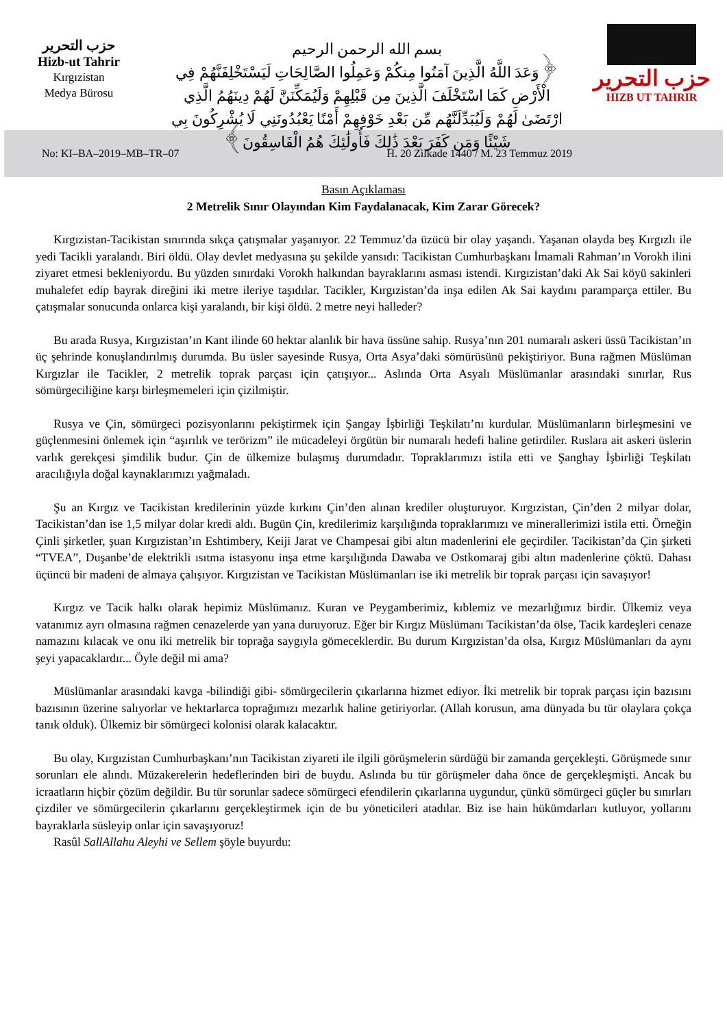حزب التحرير
Hizb-ut Tahrir
Kırgızistan
Medya Bürosu
بسم الله الرحمن الرحيم
﴿وَعَدَ اللَّهُ الَّذِينَ آمَنُوا مِنكُمْ وَعَمِلُوا الصَّالِحَاتِ لَيَسْتَخْلِفَنَّهُمْ فِي الْأَرْضِ كَمَا اسْتَخْلَفَ الَّذِينَ مِن قَبْلِهِمْ وَلَيُمَكِّنَنَّ لَهُمْ دِينَهُمُ الَّذِي ارْتَضَىٰ لَهُمْ وَلَيُبَدِّلَنَّهُم مِّن بَعْدِ خَوْفِهِمْ أَمْنًا يَعْبُدُونَنِي لَا يُشْرِكُونَ بِي شَيْئًا وَمَن كَفَرَ بَعْدَ ذَٰلِكَ فَأُولَٰئِكَ هُمُ الْفَاسِقُونَ﴾
حزب التحرير
HIZB UT TAHRIR
No: KI–BA–2019–MB–TR–07 H. 20 Zilkade 1440 / M. 23 Temmuz 2019
Basın Açıklaması
2 Metrelik Sınır Olayından Kim Faydalanacak, Kim Zarar Görecek?
Kırgızistan-Tacikistan sınırında sıkça çatışmalar yaşanıyor. 22 Temmuz’da üzücü bir olay yaşandı. Yaşanan olayda beş Kırgızlı ile yedi Tacikli yaralandı. Biri öldü. Olay devlet medyasına şu şekilde yansıdı: Tacikistan Cumhurbaşkanı İmamali Rahman’ın Vorokh ilini ziyaret etmesi bekleniyordu. Bu yüzden sınırdaki Vorokh halkından bayraklarını asması istendi. Kırgızistan’daki Ak Sai köyü sakinleri muhalefet edip bayrak direğini iki metre ileriye taşıdılar. Tacikler, Kırgızistan’da inşa edilen Ak Sai kaydını paramparça ettiler. Bu çatışmalar sonucunda onlarca kişi yaralandı, bir kişi öldü. 2 metre neyi halleder?
Bu arada Rusya, Kırgızistan’ın Kant ilinde 60 hektar alanlık bir hava üssüne sahip. Rusya’nın 201 numaralı askeri üssü Tacikistan’ın üç şehrinde konuşlandırılmış durumda. Bu üsler sayesinde Rusya, Orta Asya’daki sömürüsünü pekiştiriyor. Buna rağmen Müslüman Kırgızlar ile Tacikler, 2 metrelik toprak parçası için çatışıyor... Aslında Orta Asyalı Müslümanlar arasındaki sınırlar, Rus sömürgeciliğine karşı birleşmemeleri için çizilmiştir.
Rusya ve Çin, sömürgeci pozisyonlarını pekiştirmek için Şangay İşbirliği Teşkilatı’nı kurdular. Müslümanların birleşmesini ve güçlenmesini önlemek için “aşırılık ve terörizm” ile mücadeleyi örgütün bir numaralı hedefi haline getirdiler. Ruslara ait askeri üslerin varlık gerekçesi şimdilik budur. Çin de ülkemize bulaşmış durumdadır. Topraklarımızı istila etti ve Şanghay İşbirliği Teşkilatı aracılığıyla doğal kaynaklarımızı yağmaladı.
Şu an Kırgız ve Tacikistan kredilerinin yüzde kırkını Çin’den alınan krediler oluşturuyor. Kırgızistan, Çin’den 2 milyar dolar, Tacikistan’dan ise 1,5 milyar dolar kredi aldı. Bugün Çin, kredilerimiz karşılığında topraklarımızı ve minerallerimizi istila etti. Örneğin Çinli şirketler, şuan Kırgızistan’ın Eshtimbery, Keiji Jarat ve Champesai gibi altın madenlerini ele geçirdiler. Tacikistan’da Çin şirketi “TVEA”, Duşanbe’de elektrikli ısıtma istasyonu inşa etme karşılığında Dawaba ve Ostkomaraj gibi altın madenlerine çöktü. Dahası üçüncü bir madeni de almaya çalışıyor. Kırgızistan ve Tacikistan Müslümanları ise iki metrelik bir toprak parçası için savaşıyor!
Kırgız ve Tacik halkı olarak hepimiz Müslümanız. Kuran ve Peygamberimiz, kıblemiz ve mezarlığımız birdir. Ülkemiz veya vatanımız ayrı olmasına rağmen cenazelerde yan yana duruyoruz. Eğer bir Kırgız Müslümanı Tacikistan’da ölse, Tacik kardeşleri cenaze namazını kılacak ve onu iki metrelik bir toprağa saygıyla gömeceklerdir. Bu durum Kırgızistan’da olsa, Kırgız Müslümanları da aynı şeyi yapacaklardır... Öyle değil mi ama?
Müslümanlar arasındaki kavga -bilindiği gibi- sömürgecilerin çıkarlarına hizmet ediyor. İki metrelik bir toprak parçası için bazısını bazısının üzerine salıyorlar ve hektarlarca toprağımızı mezarlık haline getiriyorlar. (Allah korusun, ama dünyada bu tür olaylara çokça tanık olduk). Ülkemiz bir sömürgeci kolonisi olarak kalacaktır.
Bu olay, Kırgızistan Cumhurbaşkanı’nın Tacikistan ziyareti ile ilgili görüşmelerin sürdüğü bir zamanda gerçekleşti. Görüşmede sınır sorunları ele alındı. Müzakerelerin hedeflerinden biri de buydu. Aslında bu tür görüşmeler daha önce de gerçekleşmişti. Ancak bu icraatların hiçbir çözüm değildir. Bu tür sorunlar sadece sömürgeci efendilerin çıkarlarına uygundur, çünkü sömürgeci güçler bu sınırları çizdiler ve sömürgecilerin çıkarlarını gerçekleştirmek için de bu yöneticileri atadılar. Biz ise hain hükümdarları kutluyor, yollarını bayraklarla süsleyip onlar için savaşıyoruz!
Rasûl SallAllahu Aleyhi ve Sellem şöyle buyurdu: